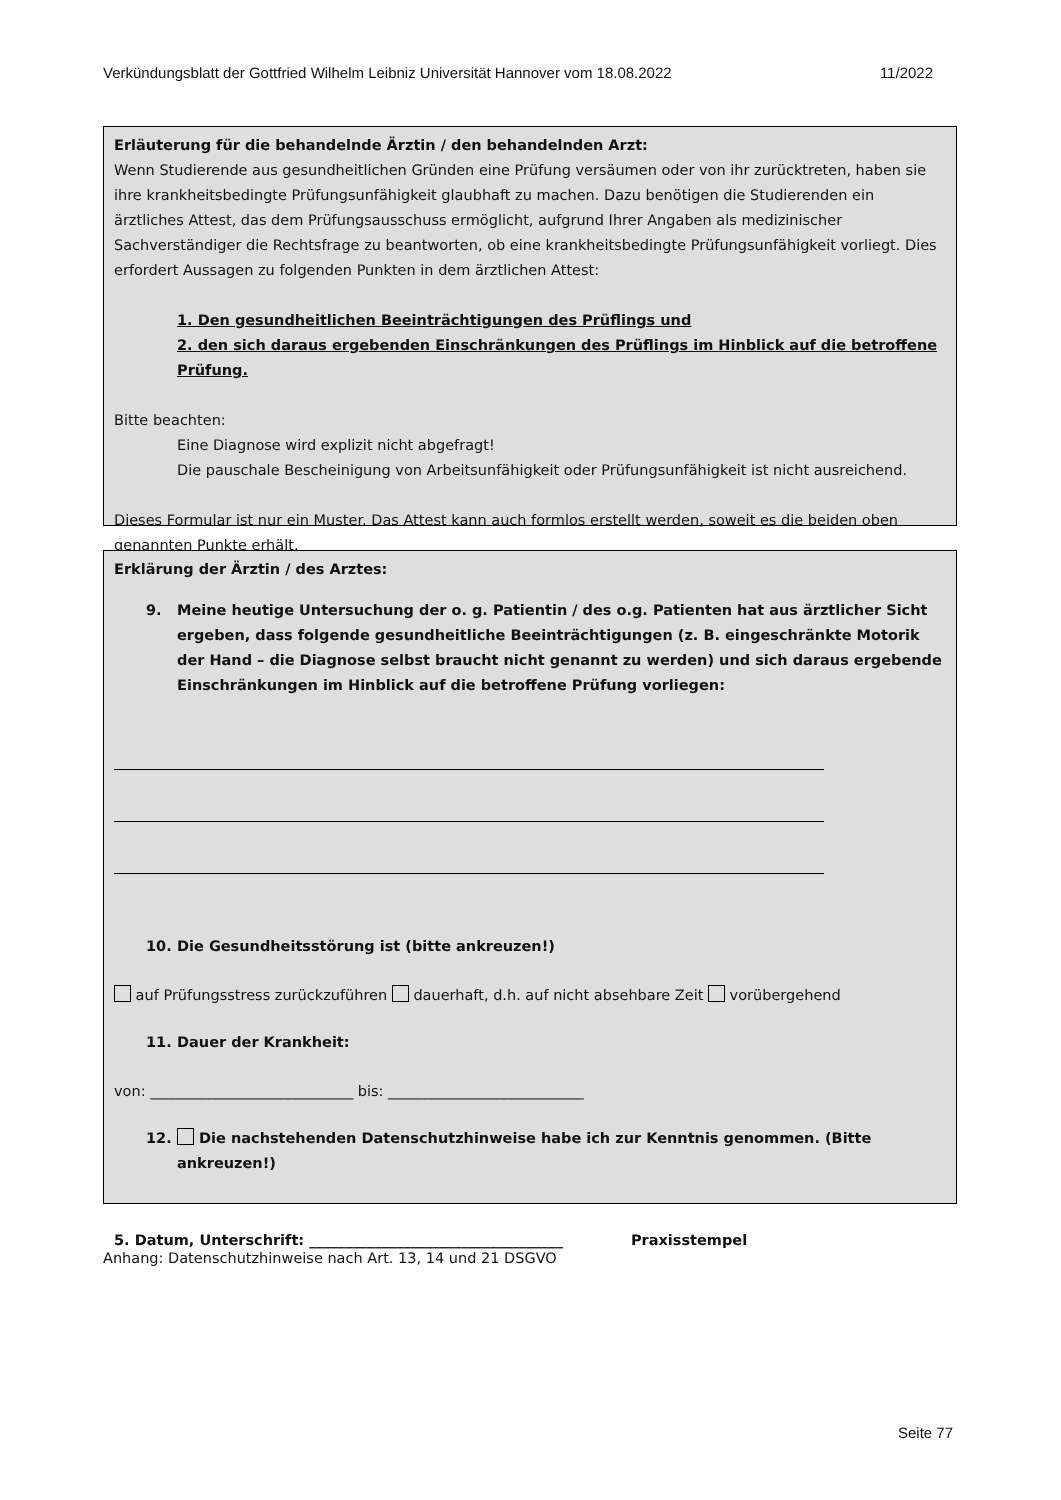Verkündungsblatt der Gottfried Wilhelm Leibniz Universität Hannover vom 18.08.2022 11/2022
Erläuterung für die behandelnde Ärztin / den behandelnden Arzt:
Wenn Studierende aus gesundheitlichen Gründen eine Prüfung versäumen oder von ihr zurücktreten, haben sie ihre krankheitsbedingte Prüfungsunfähigkeit glaubhaft zu machen. Dazu benötigen die Studierenden ein ärztliches Attest, das dem Prüfungsausschuss ermöglicht, aufgrund Ihrer Angaben als medizinischer Sachverständiger die Rechtsfrage zu beantworten, ob eine krankheitsbedingte Prüfungsunfähigkeit vorliegt. Dies erfordert Aussagen zu folgenden Punkten in dem ärztlichen Attest:
1. Den gesundheitlichen Beeinträchtigungen des Prüflings und
2. den sich daraus ergebenden Einschränkungen des Prüflings im Hinblick auf die betroffene Prüfung.
Bitte beachten:
Eine Diagnose wird explizit nicht abgefragt!
Die pauschale Bescheinigung von Arbeitsunfähigkeit oder Prüfungsunfähigkeit ist nicht ausreichend.
Dieses Formular ist nur ein Muster. Das Attest kann auch formlos erstellt werden, soweit es die beiden oben genannten Punkte erhält.
Erklärung der Ärztin / des Arztes:
9. Meine heutige Untersuchung der o. g. Patientin / des o.g. Patienten hat aus ärztlicher Sicht ergeben, dass folgende gesundheitliche Beeinträchtigungen (z. B. eingeschränkte Motorik der Hand – die Diagnose selbst braucht nicht genannt zu werden) und sich daraus ergebende Einschränkungen im Hinblick auf die betroffene Prüfung vorliegen:
10. Die Gesundheitsstörung ist (bitte ankreuzen!)
auf Prüfungsstress zurückzuführen dauerhaft, d.h. auf nicht absehbare Zeit vorübergehend
11. Dauer der Krankheit:
von: ____________________________ bis: ___________________________
12. Die nachstehenden Datenschutzhinweise habe ich zur Kenntnis genommen. (Bitte ankreuzen!)
5. Datum, Unterschrift: ___________________________________ Praxisstempel
Anhang: Datenschutzhinweise nach Art. 13, 14 und 21 DSGVO
Seite 77